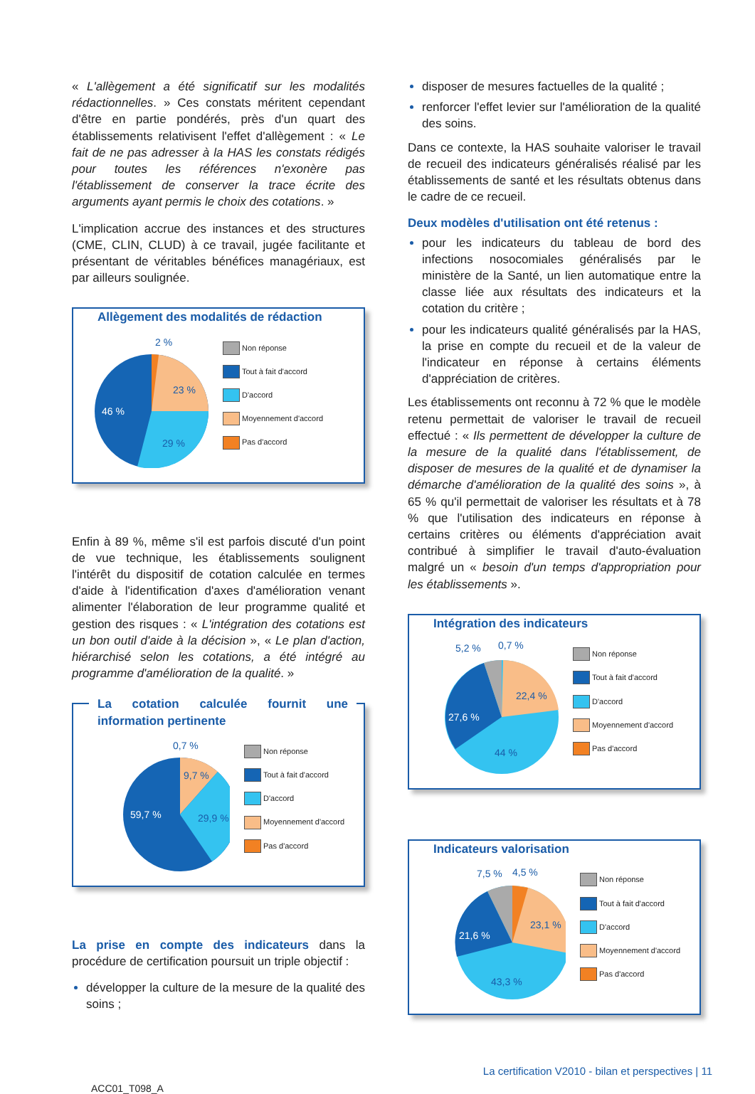« L'allègement a été significatif sur les modalités rédactionnelles. » Ces constats méritent cependant d'être en partie pondérés, près d'un quart des établissements relativisent l'effet d'allègement : « Le fait de ne pas adresser à la HAS les constats rédigés pour toutes les références n'exonère pas l'établissement de conserver la trace écrite des arguments ayant permis le choix des cotations. »
L'implication accrue des instances et des structures (CME, CLIN, CLUD) à ce travail, jugée facilitante et présentant de véritables bénéfices managériaux, est par ailleurs soulignée.
Allègement des modalités de rédaction
2 %
23 %
29 %
46 %
Non réponse
Tout à fait d'accord
D'accord
Moyennement d'accord
Pas d'accord
Enfin à 89 %, même s'il est parfois discuté d'un point de vue technique, les établissements soulignent l'intérêt du dispositif de cotation calculée en termes d'aide à l'identification d'axes d'amélioration venant alimenter l'élaboration de leur programme qualité et gestion des risques : « L'intégration des cotations est un bon outil d'aide à la décision », « Le plan d'action, hiérarchisé selon les cotations, a été intégré au programme d'amélioration de la qualité. »
La cotation calculée fournit une information pertinente
0,7 %
9,7 %
29,9 %
59,7 %
Non réponse
Tout à fait d'accord
D'accord
Moyennement d'accord
Pas d'accord
La prise en compte des indicateurs dans la procédure de certification poursuit un triple objectif :
développer la culture de la mesure de la qualité des soins ;
disposer de mesures factuelles de la qualité ;
renforcer l'effet levier sur l'amélioration de la qualité des soins.
Dans ce contexte, la HAS souhaite valoriser le travail de recueil des indicateurs généralisés réalisé par les établissements de santé et les résultats obtenus dans le cadre de ce recueil.
Deux modèles d'utilisation ont été retenus :
pour les indicateurs du tableau de bord des infections nosocomiales généralisés par le ministère de la Santé, un lien automatique entre la classe liée aux résultats des indicateurs et la cotation du critère ;
pour les indicateurs qualité généralisés par la HAS, la prise en compte du recueil et de la valeur de l'indicateur en réponse à certains éléments d'appréciation de critères.
Les établissements ont reconnu à 72 % que le modèle retenu permettait de valoriser le travail de recueil effectué : « Ils permettent de développer la culture de la mesure de la qualité dans l'établissement, de disposer de mesures de la qualité et de dynamiser la démarche d'amélioration de la qualité des soins », à 65 % qu'il permettait de valoriser les résultats et à 78 % que l'utilisation des indicateurs en réponse à certains critères ou éléments d'appréciation avait contribué à simplifier le travail d'auto-évaluation malgré un « besoin d'un temps d'appropriation pour les établissements ».
Intégration des indicateurs
5,2 %
0,7 %
22,4 %
44 %
27,6 %
Non réponse
Tout à fait d'accord
D'accord
Moyennement d'accord
Pas d'accord
Indicateurs valorisation
7,5 %
4,5 %
23,1 %
43,3 %
21,6 %
Non réponse
Tout à fait d'accord
D'accord
Moyennement d'accord
Pas d'accord
ACC01_T098_A La certification V2010 - bilan et perspectives | 11